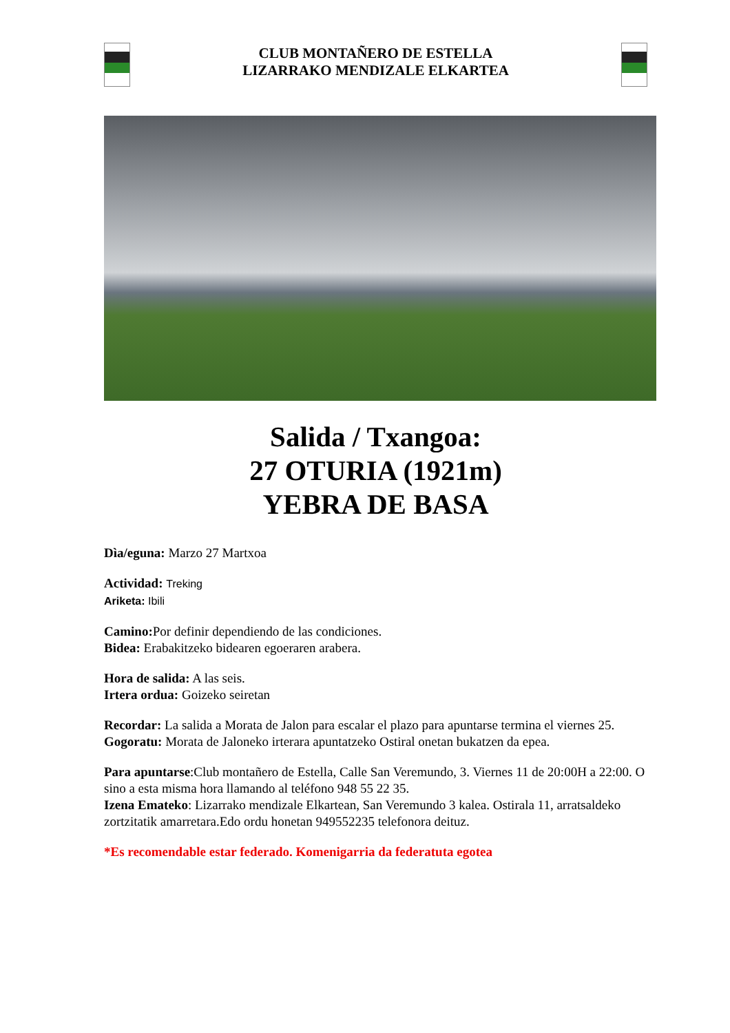CLUB MONTAÑERO DE ESTELLA
LIZARRAKO MENDIZALE ELKARTEA
Salida / Txangoa:
27 OTURIA (1921m)
YEBRA DE BASA
Dìa/eguna: Marzo 27 Martxoa
Actividad: Treking
Ariketa: Ibili
Camino: Por definir dependiendo de las condiciones.
Bidea: Erabakitzeko bidearen egoeraren arabera.
Hora de salida: A las seis.
Irtera ordua: Goizeko seiretan
Recordar: La salida a Morata de Jalon para escalar el plazo para apuntarse termina el viernes 25.
Gogoratu: Morata de Jaloneko irterara apuntatzeko Ostiral onetan bukatzen da epea.
Para apuntarse:Club montañero de Estella, Calle San Veremundo, 3. Viernes 11 de 20:00H a 22:00. O sino a esta misma hora llamando al teléfono 948 55 22 35.
Izena Emateko: Lizarrako mendizale Elkartean, San Veremundo 3 kalea. Ostirala 11, arratsaldeko zortzitatik amarretara.Edo ordu honetan 949552235 telefonora deituz.
*Es recomendable estar federado. Komenigarria da federatuta egotea